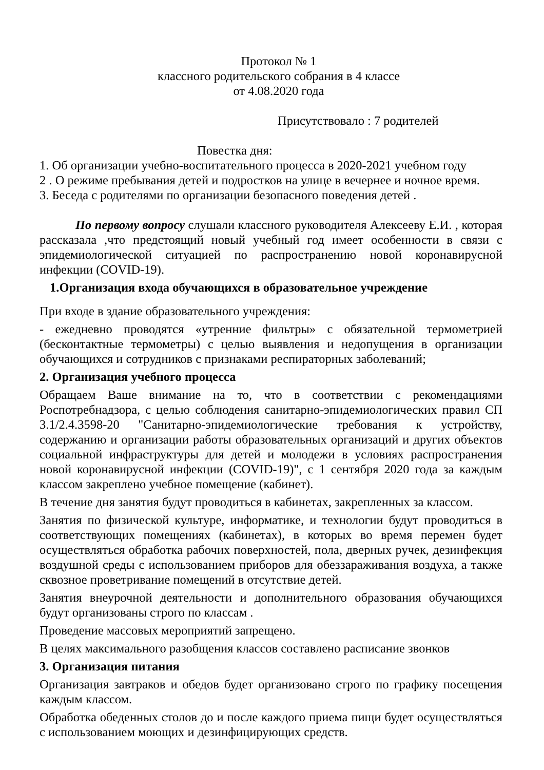Протокол № 1
классного родительского собрания в 4 классе
от 4.08.2020 года
Присутствовало : 7 родителей
Повестка дня:
1. Об организации учебно-воспитательного процесса в 2020-2021 учебном году
2 . О режиме пребывания детей и подростков на улице в вечернее и ночное время.
3. Беседа с родителями по организации безопасного поведения детей .
По первому вопросу слушали классного руководителя Алексееву Е.И. , которая рассказала ,что предстоящий новый учебный год имеет особенности в связи с эпидемиологической ситуацией по распространению новой коронавирусной инфекции (COVID-19).
1.Организация входа обучающихся в образовательное учреждение
При входе в здание образовательного учреждения:
- ежедневно проводятся «утренние фильтры» с обязательной термометрией (бесконтактные термометры) с целью выявления и недопущения в организации обучающихся и сотрудников с признаками респираторных заболеваний;
2. Организация учебного процесса
Обращаем Ваше внимание на то, что в соответствии с рекомендациями Роспотребнадзора, с целью соблюдения санитарно-эпидемиологических правил СП 3.1/2.4.3598-20 "Санитарно-эпидемиологические требования к устройству, содержанию и организации работы образовательных организаций и других объектов социальной инфраструктуры для детей и молодежи в условиях распространения новой коронавирусной инфекции (COVID-19)", с 1 сентября 2020 года за каждым классом закреплено учебное помещение (кабинет).
В течение дня занятия будут проводиться в кабинетах, закрепленных за классом.
Занятия по физической культуре, информатике, и технологии будут проводиться в соответствующих помещениях (кабинетах), в которых во время перемен будет осуществляться обработка рабочих поверхностей, пола, дверных ручек, дезинфекция воздушной среды с использованием приборов для обеззараживания воздуха, а также сквозное проветривание помещений в отсутствие детей.
Занятия внеурочной деятельности и дополнительного образования обучающихся будут организованы строго по классам .
Проведение массовых мероприятий запрещено.
В целях максимального разобщения классов составлено расписание звонков
3. Организация питания
Организация завтраков и обедов будет организовано строго по графику посещения каждым классом.
Обработка обеденных столов до и после каждого приема пищи будет осуществляться с использованием моющих и дезинфицирующих средств.